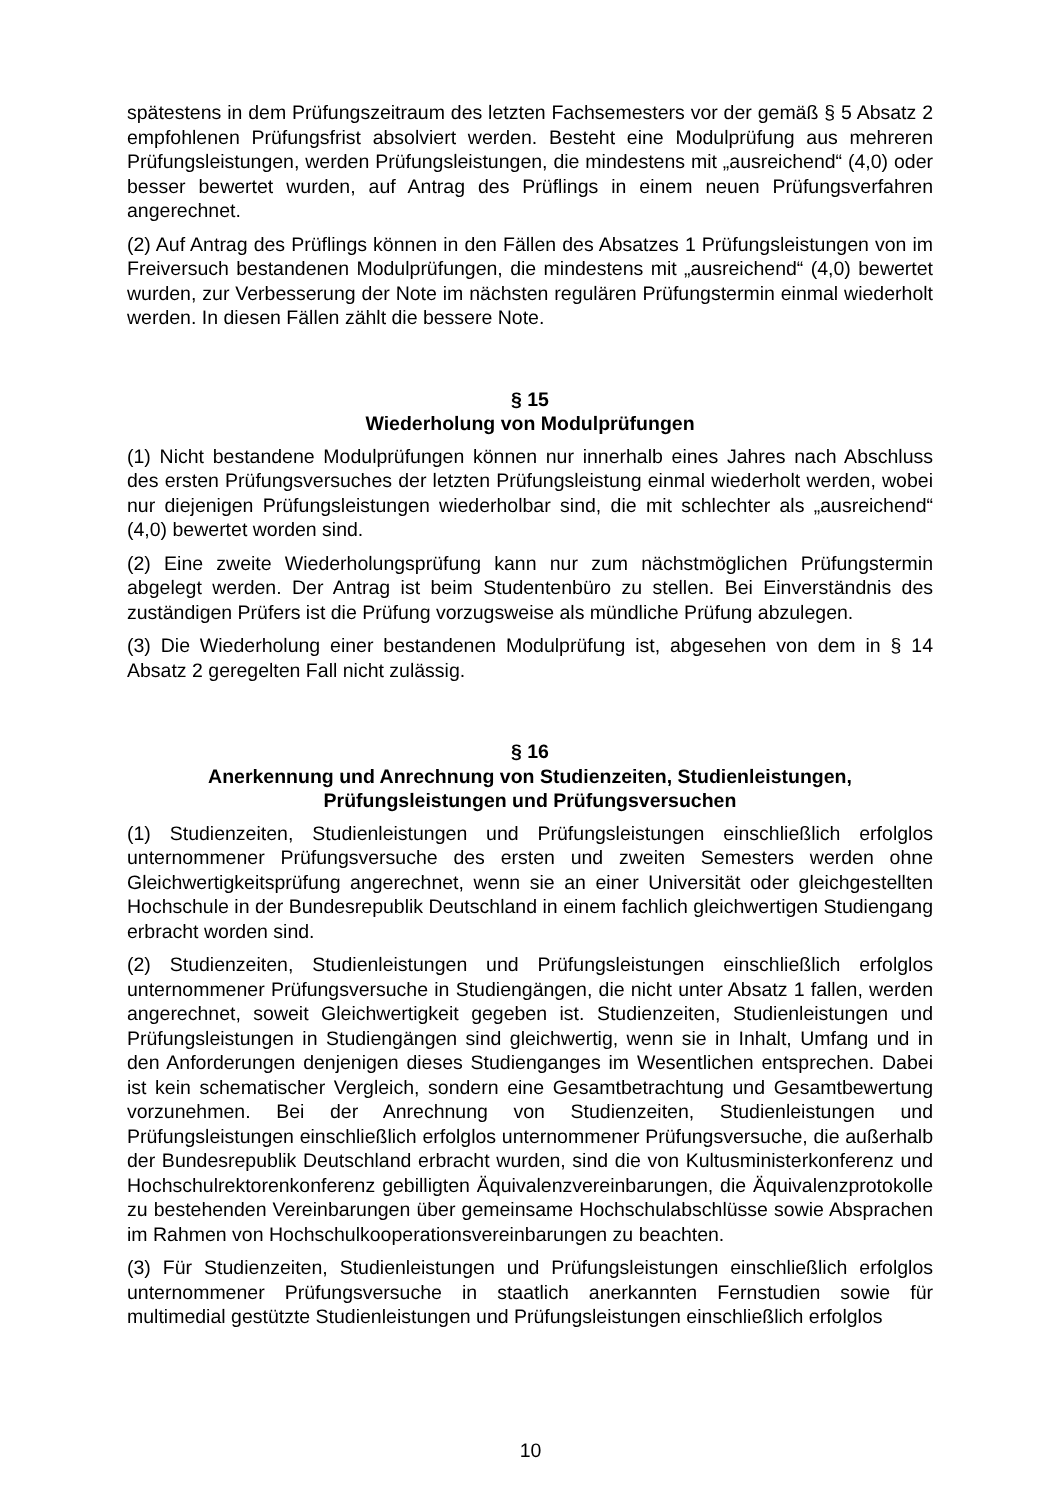spätestens in dem Prüfungszeitraum des letzten Fachsemesters vor der gemäß § 5 Absatz 2 empfohlenen Prüfungsfrist absolviert werden. Besteht eine Modulprüfung aus mehreren Prüfungsleistungen, werden Prüfungsleistungen, die mindestens mit „ausreichend“ (4,0) oder besser bewertet wurden, auf Antrag des Prüflings in einem neuen Prüfungsverfahren angerechnet.
(2) Auf Antrag des Prüflings können in den Fällen des Absatzes 1 Prüfungsleistungen von im Freiversuch bestandenen Modulprüfungen, die mindestens mit „ausreichend“ (4,0) bewertet wurden, zur Verbesserung der Note im nächsten regulären Prüfungstermin einmal wiederholt werden. In diesen Fällen zählt die bessere Note.
§ 15
Wiederholung von Modulprüfungen
(1) Nicht bestandene Modulprüfungen können nur innerhalb eines Jahres nach Abschluss des ersten Prüfungsversuches der letzten Prüfungsleistung einmal wiederholt werden, wobei nur diejenigen Prüfungsleistungen wiederholbar sind, die mit schlechter als „ausreichend“ (4,0) bewertet worden sind.
(2) Eine zweite Wiederholungsprüfung kann nur zum nächstmöglichen Prüfungstermin abgelegt werden. Der Antrag ist beim Studentenbüro zu stellen. Bei Einverständnis des zuständigen Prüfers ist die Prüfung vorzugsweise als mündliche Prüfung abzulegen.
(3) Die Wiederholung einer bestandenen Modulprüfung ist, abgesehen von dem in § 14 Absatz 2 geregelten Fall nicht zulässig.
§ 16
Anerkennung und Anrechnung von Studienzeiten, Studienleistungen, Prüfungsleistungen und Prüfungsversuchen
(1) Studienzeiten, Studienleistungen und Prüfungsleistungen einschließlich erfolglos unternommener Prüfungsversuche des ersten und zweiten Semesters werden ohne Gleichwertigkeitsprüfung angerechnet, wenn sie an einer Universität oder gleichgestellten Hochschule in der Bundesrepublik Deutschland in einem fachlich gleichwertigen Studiengang erbracht worden sind.
(2) Studienzeiten, Studienleistungen und Prüfungsleistungen einschließlich erfolglos unternommener Prüfungsversuche in Studiengängen, die nicht unter Absatz 1 fallen, werden angerechnet, soweit Gleichwertigkeit gegeben ist. Studienzeiten, Studienleistungen und Prüfungsleistungen in Studiengängen sind gleichwertig, wenn sie in Inhalt, Umfang und in den Anforderungen denjenigen dieses Studienganges im Wesentlichen entsprechen. Dabei ist kein schematischer Vergleich, sondern eine Gesamtbetrachtung und Gesamtbewertung vorzunehmen. Bei der Anrechnung von Studienzeiten, Studienleistungen und Prüfungsleistungen einschließlich erfolglos unternommener Prüfungsversuche, die außerhalb der Bundesrepublik Deutschland erbracht wurden, sind die von Kultusministerkonferenz und Hochschulrektorenkonferenz gebilligten Äquivalenzvereinbarungen, die Äquivalenzprotokolle zu bestehenden Vereinbarungen über gemeinsame Hochschulabschlüsse sowie Absprachen im Rahmen von Hochschulkooperationsvereinbarungen zu beachten.
(3) Für Studienzeiten, Studienleistungen und Prüfungsleistungen einschließlich erfolglos unternommener Prüfungsversuche in staatlich anerkannten Fernstudien sowie für multimedial gestützte Studienleistungen und Prüfungsleistungen einschließlich erfolglos
10